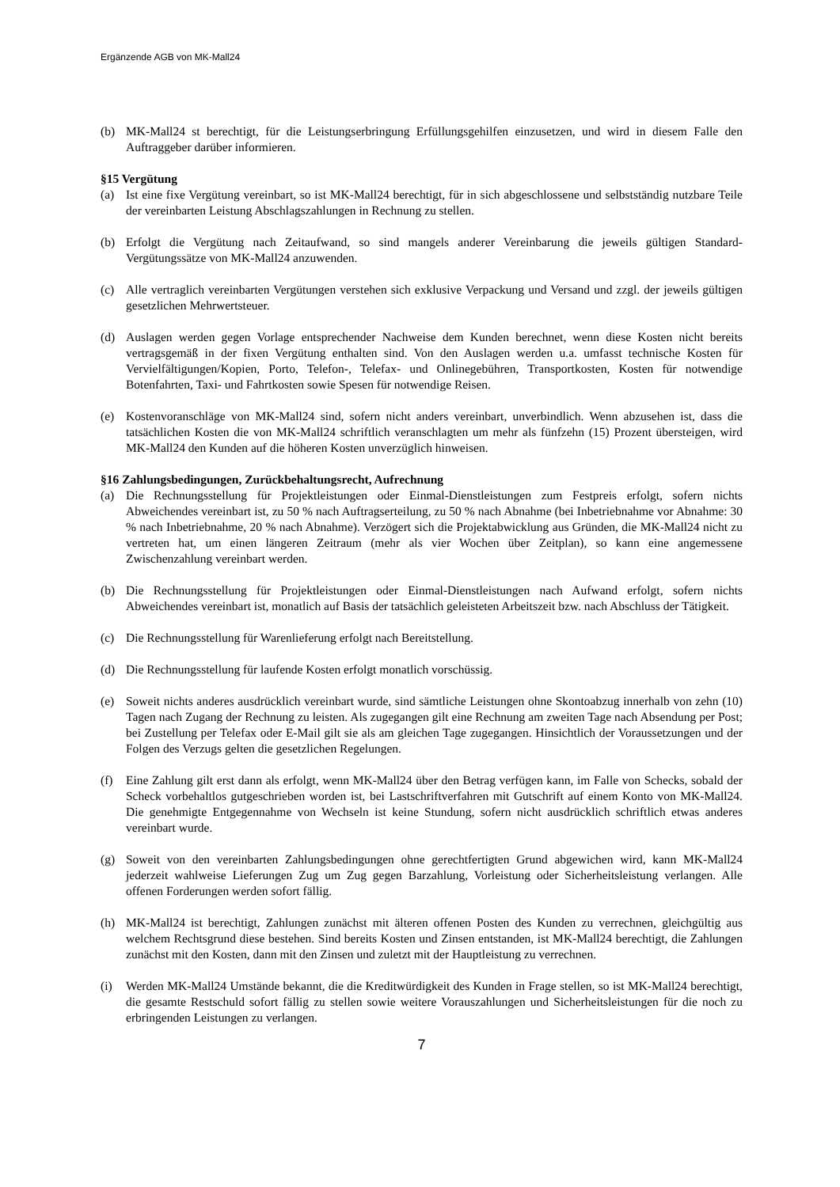Ergänzende AGB von MK-Mall24
(b) MK-Mall24 st berechtigt, für die Leistungserbringung Erfüllungsgehilfen einzusetzen, und wird in diesem Falle den Auftraggeber darüber informieren.
§15 Vergütung
(a) Ist eine fixe Vergütung vereinbart, so ist MK-Mall24 berechtigt, für in sich abgeschlossene und selbstständig nutzbare Teile der vereinbarten Leistung Abschlagszahlungen in Rechnung zu stellen.
(b) Erfolgt die Vergütung nach Zeitaufwand, so sind mangels anderer Vereinbarung die jeweils gültigen Standard-Vergütungssätze von MK-Mall24 anzuwenden.
(c) Alle vertraglich vereinbarten Vergütungen verstehen sich exklusive Verpackung und Versand und zzgl. der jeweils gültigen gesetzlichen Mehrwertsteuer.
(d) Auslagen werden gegen Vorlage entsprechender Nachweise dem Kunden berechnet, wenn diese Kosten nicht bereits vertragsgemäß in der fixen Vergütung enthalten sind. Von den Auslagen werden u.a. umfasst technische Kosten für Vervielfältigungen/Kopien, Porto, Telefon-, Telefax- und Onlinegebühren, Transportkosten, Kosten für notwendige Botenfahrten, Taxi- und Fahrtkosten sowie Spesen für notwendige Reisen.
(e) Kostenvoranschläge von MK-Mall24 sind, sofern nicht anders vereinbart, unverbindlich. Wenn abzusehen ist, dass die tatsächlichen Kosten die von MK-Mall24 schriftlich veranschlagten um mehr als fünfzehn (15) Prozent übersteigen, wird MK-Mall24 den Kunden auf die höheren Kosten unverzüglich hinweisen.
§16 Zahlungsbedingungen, Zurückbehaltungsrecht, Aufrechnung
(a) Die Rechnungsstellung für Projektleistungen oder Einmal-Dienstleistungen zum Festpreis erfolgt, sofern nichts Abweichendes vereinbart ist, zu 50 % nach Auftragserteilung, zu 50 % nach Abnahme (bei Inbetriebnahme vor Abnahme: 30 % nach Inbetriebnahme, 20 % nach Abnahme). Verzögert sich die Projektabwicklung aus Gründen, die MK-Mall24 nicht zu vertreten hat, um einen längeren Zeitraum (mehr als vier Wochen über Zeitplan), so kann eine angemessene Zwischenzahlung vereinbart werden.
(b) Die Rechnungsstellung für Projektleistungen oder Einmal-Dienstleistungen nach Aufwand erfolgt, sofern nichts Abweichendes vereinbart ist, monatlich auf Basis der tatsächlich geleisteten Arbeitszeit bzw. nach Abschluss der Tätigkeit.
(c) Die Rechnungsstellung für Warenlieferung erfolgt nach Bereitstellung.
(d) Die Rechnungsstellung für laufende Kosten erfolgt monatlich vorschüssig.
(e) Soweit nichts anderes ausdrücklich vereinbart wurde, sind sämtliche Leistungen ohne Skontoabzug innerhalb von zehn (10) Tagen nach Zugang der Rechnung zu leisten. Als zugegangen gilt eine Rechnung am zweiten Tage nach Absendung per Post; bei Zustellung per Telefax oder E-Mail gilt sie als am gleichen Tage zugegangen. Hinsichtlich der Voraussetzungen und der Folgen des Verzugs gelten die gesetzlichen Regelungen.
(f) Eine Zahlung gilt erst dann als erfolgt, wenn MK-Mall24 über den Betrag verfügen kann, im Falle von Schecks, sobald der Scheck vorbehaltlos gutgeschrieben worden ist, bei Lastschriftverfahren mit Gutschrift auf einem Konto von MK-Mall24. Die genehmigte Entgegennahme von Wechseln ist keine Stundung, sofern nicht ausdrücklich schriftlich etwas anderes vereinbart wurde.
(g) Soweit von den vereinbarten Zahlungsbedingungen ohne gerechtfertigten Grund abgewichen wird, kann MK-Mall24 jederzeit wahlweise Lieferungen Zug um Zug gegen Barzahlung, Vorleistung oder Sicherheitsleistung verlangen. Alle offenen Forderungen werden sofort fällig.
(h) MK-Mall24 ist berechtigt, Zahlungen zunächst mit älteren offenen Posten des Kunden zu verrechnen, gleichgültig aus welchem Rechtsgrund diese bestehen. Sind bereits Kosten und Zinsen entstanden, ist MK-Mall24 berechtigt, die Zahlungen zunächst mit den Kosten, dann mit den Zinsen und zuletzt mit der Hauptleistung zu verrechnen.
(i) Werden MK-Mall24 Umstände bekannt, die die Kreditwürdigkeit des Kunden in Frage stellen, so ist MK-Mall24 berechtigt, die gesamte Restschuld sofort fällig zu stellen sowie weitere Vorauszahlungen und Sicherheitsleistungen für die noch zu erbringenden Leistungen zu verlangen.
7